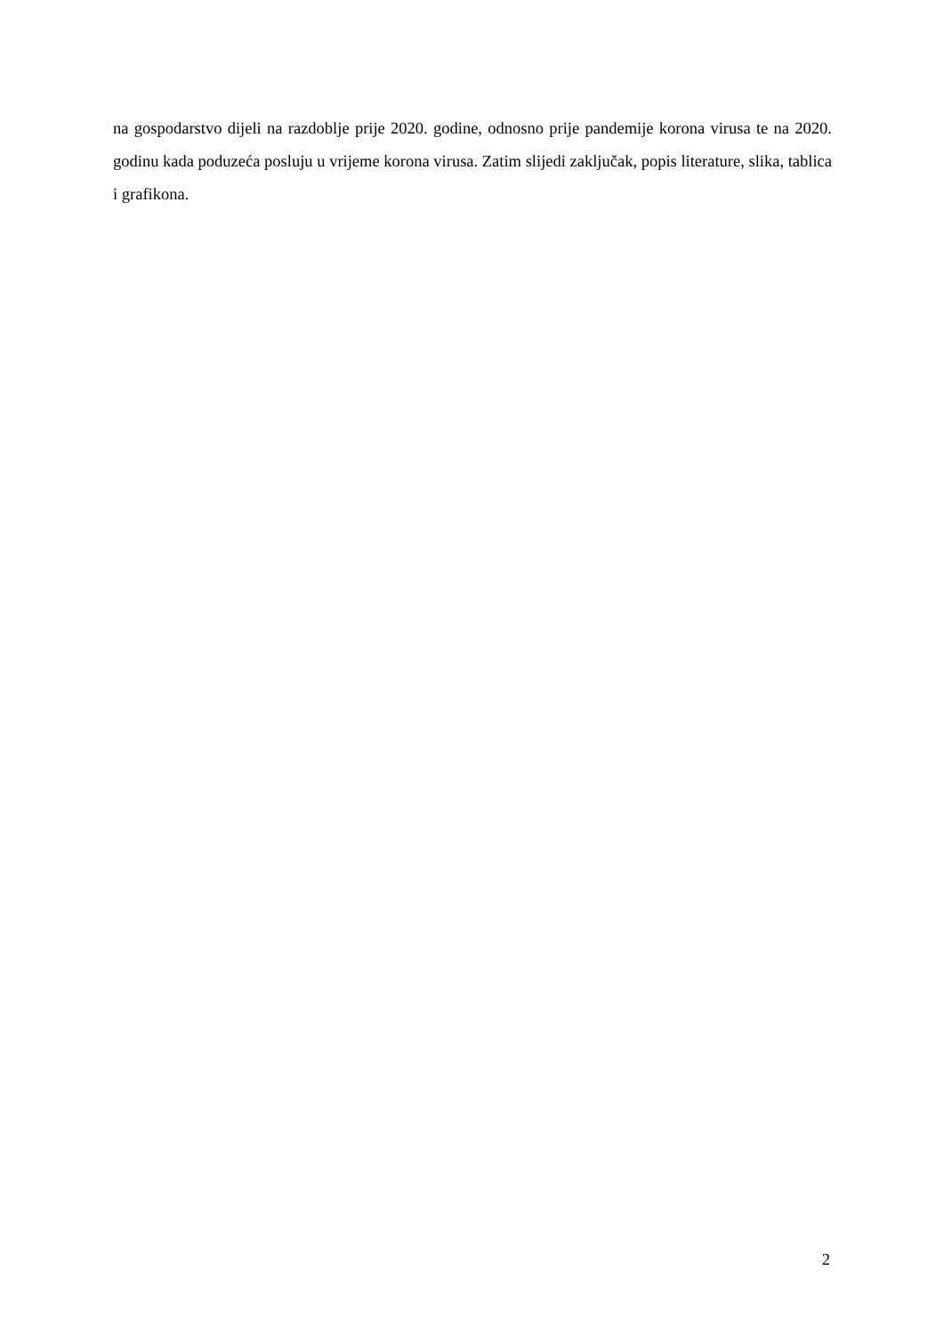na gospodarstvo dijeli na razdoblje prije 2020. godine, odnosno prije pandemije korona virusa te na 2020. godinu kada poduzeća posluju u vrijeme korona virusa. Zatim slijedi zaključak, popis literature, slika, tablica i grafikona.
2